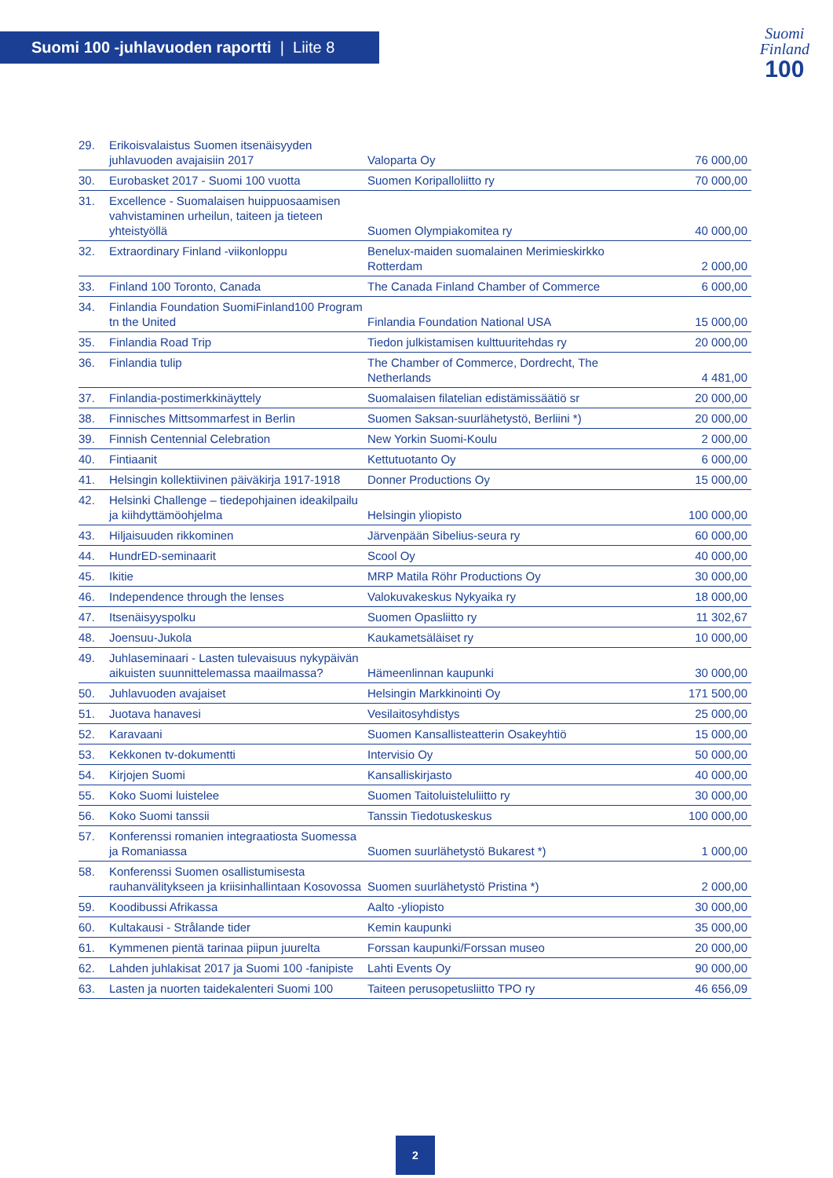Suomi 100 -juhlavuoden raportti | Liite 8
Suomi
Finland
100
| 29. | Erikoisvalaistus Suomen itsenäisyyden juhlavuoden avajaisiin 2017 | Valoparta Oy | 76 000,00 |
| 30. | Eurobasket 2017 - Suomi 100 vuotta | Suomen Koripalloliitto ry | 70 000,00 |
| 31. | Excellence - Suomalaisen huippuosaamisen vahvistaminen urheilun, taiteen ja tieteen yhteistyöllä | Suomen Olympiakomitea ry | 40 000,00 |
| 32. | Extraordinary Finland -viikonloppu | Benelux-maiden suomalainen Merimieskirkko Rotterdam | 2 000,00 |
| 33. | Finland 100 Toronto, Canada | The Canada Finland Chamber of Commerce | 6 000,00 |
| 34. | Finlandia Foundation SuomiFinland100 Program tn the United | Finlandia Foundation National USA | 15 000,00 |
| 35. | Finlandia Road Trip | Tiedon julkistamisen kulttuuritehdas ry | 20 000,00 |
| 36. | Finlandia tulip | The Chamber of Commerce, Dordrecht, The Netherlands | 4 481,00 |
| 37. | Finlandia-postimerkkinäyttely | Suomalaisen filatelian edistämissäätiö sr | 20 000,00 |
| 38. | Finnisches Mittsommarfest in Berlin | Suomen Saksan-suurlähetystö, Berliini *) | 20 000,00 |
| 39. | Finnish Centennial Celebration | New Yorkin Suomi-Koulu | 2 000,00 |
| 40. | Fintiaanit | Kettutuotanto Oy | 6 000,00 |
| 41. | Helsingin kollektiivinen päiväkirja 1917-1918 | Donner Productions Oy | 15 000,00 |
| 42. | Helsinki Challenge – tiedepohjainen ideakilpailu ja kiihdyttämöohjelma | Helsingin yliopisto | 100 000,00 |
| 43. | Hiljaisuuden rikkominen | Järvenpään Sibelius-seura ry | 60 000,00 |
| 44. | HundrED-seminaarit | Scool Oy | 40 000,00 |
| 45. | Ikitie | MRP Matila Röhr Productions Oy | 30 000,00 |
| 46. | Independence through the lenses | Valokuvakeskus Nykyaika ry | 18 000,00 |
| 47. | Itsenäisyyspolku | Suomen Opasliitto ry | 11 302,67 |
| 48. | Joensuu-Jukola | Kaukametsäläiset ry | 10 000,00 |
| 49. | Juhlaseminaari - Lasten tulevaisuus nykypäivän aikuisten suunnittelemassa maailmassa? | Hämeenlinnan kaupunki | 30 000,00 |
| 50. | Juhlavuoden avajaiset | Helsingin Markkinointi Oy | 171 500,00 |
| 51. | Juotava hanavesi | Vesilaitosyhdistys | 25 000,00 |
| 52. | Karavaani | Suomen Kansallisteatterin Osakeyhtiö | 15 000,00 |
| 53. | Kekkonen tv-dokumentti | Intervisio Oy | 50 000,00 |
| 54. | Kirjojen Suomi | Kansalliskirjasto | 40 000,00 |
| 55. | Koko Suomi luistelee | Suomen Taitoluisteluliitto ry | 30 000,00 |
| 56. | Koko Suomi tanssii | Tanssin Tiedotuskeskus | 100 000,00 |
| 57. | Konferenssi romanien integraatiosta Suomessa ja Romaniassa | Suomen suurlähetystö Bukarest *) | 1 000,00 |
| 58. | Konferenssi Suomen osallistumisesta rauhanvälitykseen ja kriisinhallintaan Kosovossa | Suomen suurlähetystö Pristina *) | 2 000,00 |
| 59. | Koodibussi Afrikassa | Aalto -yliopisto | 30 000,00 |
| 60. | Kultakausi - Strålande tider | Kemin kaupunki | 35 000,00 |
| 61. | Kymmenen pientä tarinaa piipun juurelta | Forssan kaupunki/Forssan museo | 20 000,00 |
| 62. | Lahden juhlakisat 2017 ja Suomi 100 -fanipiste | Lahti Events Oy | 90 000,00 |
| 63. | Lasten ja nuorten taidekalenteri Suomi 100 | Taiteen perusopetusliitto TPO ry | 46 656,09 |
2